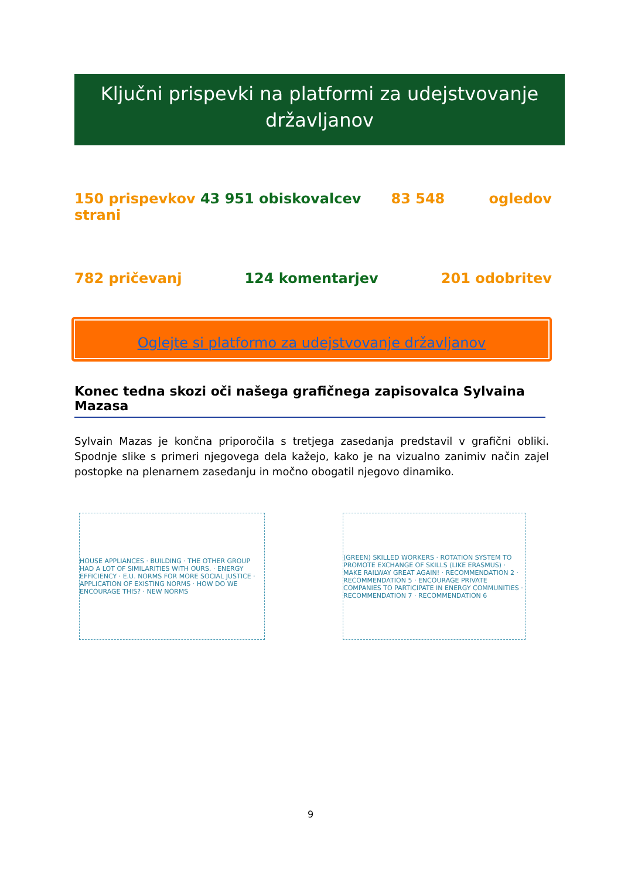Ključni prispevki na platformi za udejstvovanje državljanov
150 prispevkov 43 951 obiskovalcev 83 548 ogledov
strani
782 pričevanj 124 komentarjev 201 odobritev
Oglejte si platformo za udejstvovanje državljanov
Konec tedna skozi oči našega grafičnega zapisovalca Sylvaina Mazasa
Sylvain Mazas je končna priporočila s tretjega zasedanja predstavil v grafični obliki. Spodnje slike s primeri njegovega dela kažejo, kako je na vizualno zanimiv način zajel postopke na plenarnem zasedanju in močno obogatil njegovo dinamiko.
HOUSE APPLIANCES · BUILDING · THE OTHER GROUP HAD A LOT OF SIMILARITIES WITH OURS. · ENERGY EFFICIENCY · E.U. NORMS FOR MORE SOCIAL JUSTICE · APPLICATION OF EXISTING NORMS · HOW DO WE ENCOURAGE THIS? · NEW NORMS
(GREEN) SKILLED WORKERS · ROTATION SYSTEM TO PROMOTE EXCHANGE OF SKILLS (LIKE ERASMUS) · MAKE RAILWAY GREAT AGAIN! · RECOMMENDATION 2 · RECOMMENDATION 5 · ENCOURAGE PRIVATE COMPANIES TO PARTICIPATE IN ENERGY COMMUNITIES · RECOMMENDATION 7 · RECOMMENDATION 6
9